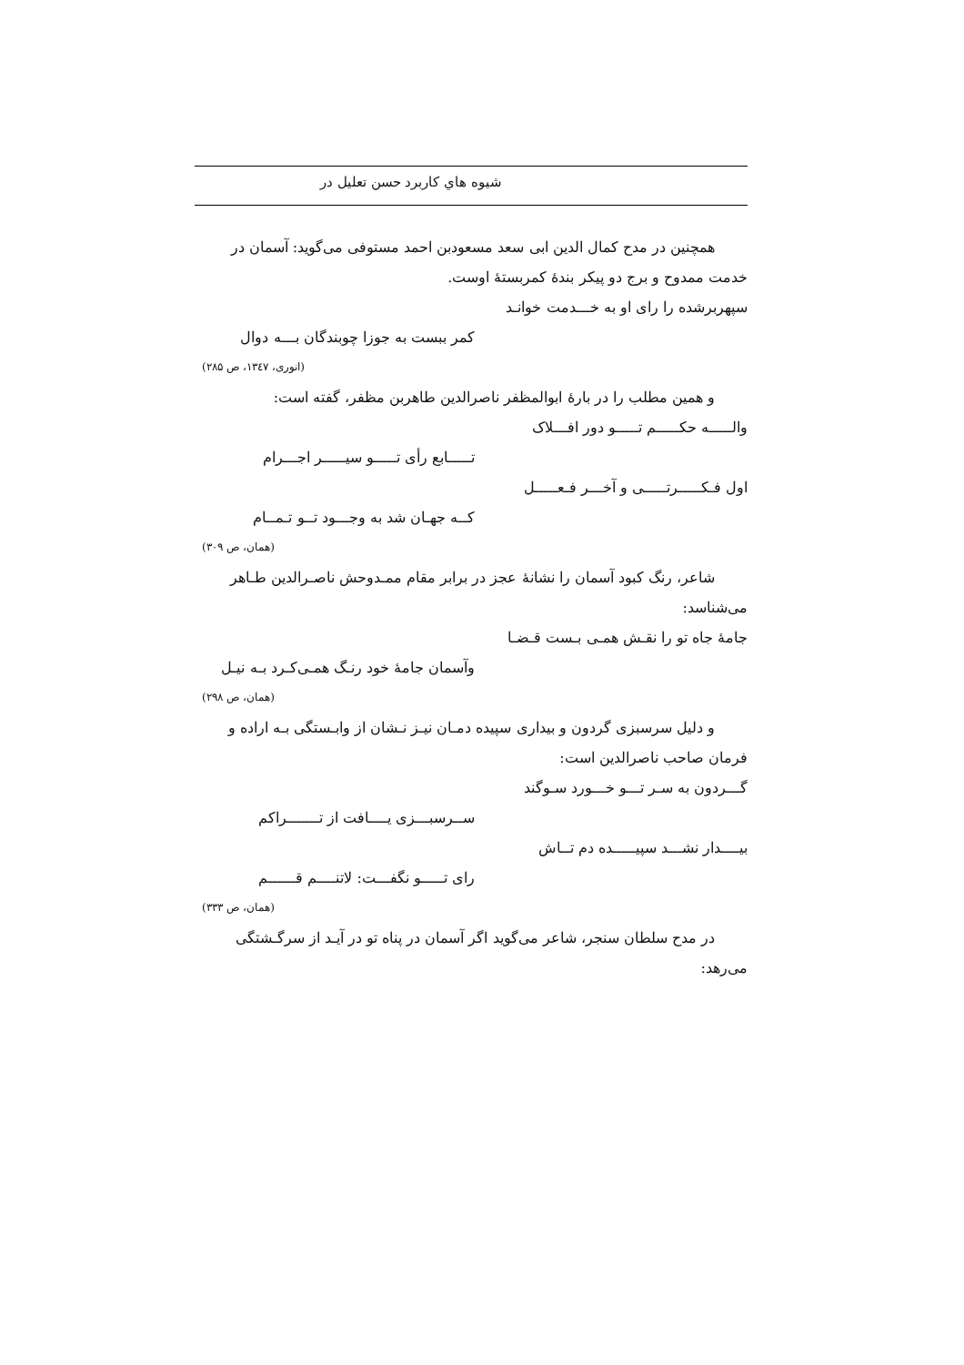شيوه هاي كاربرد حسن تعليل در
همچنین در مدح کمال الدین ابی سعد مسعودبن احمد مستوفی می‌گوید: آسمان در خدمت ممدوح و برج دو پیکر بندهٔ کمربستهٔ اوست.
سپهربرشده را رای او به خـــدمت خوانـد
کمر ببست به جوزا چوبندگان بـــه دوال
(انوری، ۱۳٤۷، ص ۲۸۵)
و همین مطلب را در بارهٔ ابوالمظفر ناصرالدین طاهربن مظفر، گفته است:
والـــــه حکـــــم تـــــو دور افـــلاک
تـــــابع رأی تـــــو سیـــــر اجـــرام
اول فـکـــــرتـــــی و آخـــر فـعـــــل
کــه جهـان شد به وجـــود تــو تـمــام
(همان، ص ۳۰۹)
شاعر، رنگ کبود آسمان را نشانهٔ عجز در برابر مقام ممـدوحش ناصـرالدین طـاهر می‌شناسد:
جامهٔ جاه تو را نقـش همـی بـست قـضـا
وآسمان جامهٔ خود رنـگ همـی‌کـرد بـه نیـل
(همان، ص ۲۹۸)
و دلیل سرسبزی گردون و بیداری سپیده دمـان نیـز نـشان از وابـستگی بـه اراده و فرمان صاحب ناصرالدین است:
گـــردون به سـر تـــو خـــورد سـوگند
ســرسبـــزی یــــافت از تـــــــراکم
بیــــدار نشـــد سپیـــــده دم تــاش
رای تـــــو نگفـــت: لاتنــــم قــــــم
(همان، ص ۳۳۳)
در مدح سلطان سنجر، شاعر می‌گوید اگر آسمان در پناه تو در آیـد از سرگـشتگی می‌رهد: